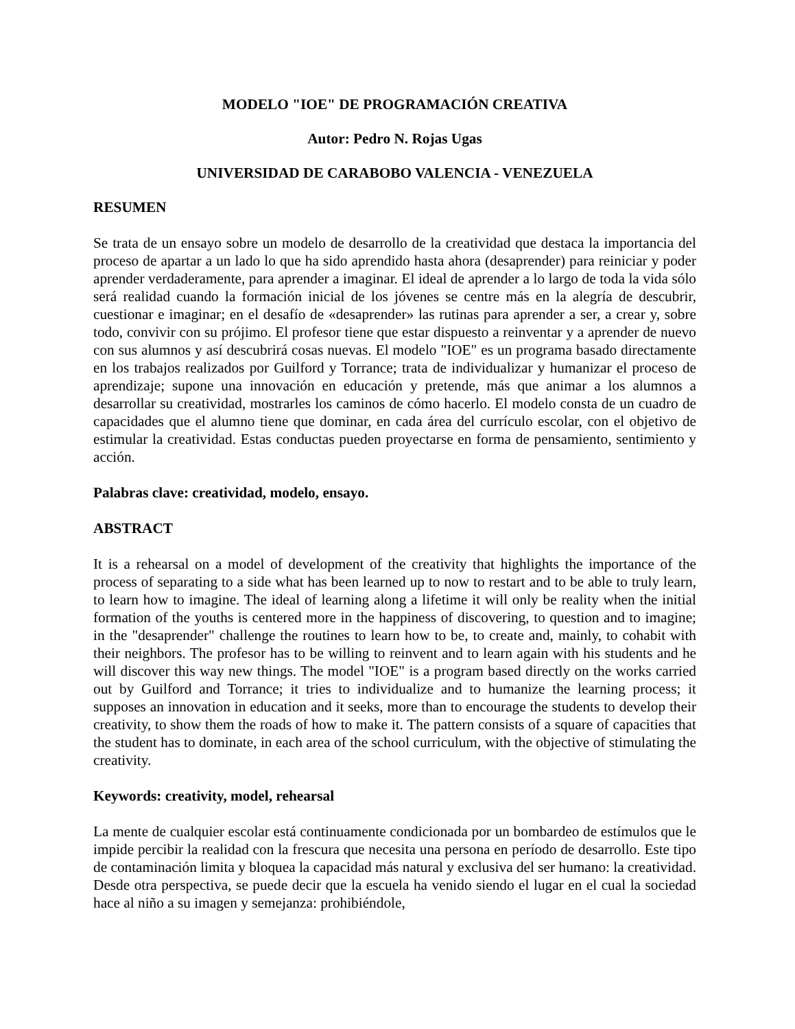MODELO "IOE" DE PROGRAMACIÓN CREATIVA
Autor: Pedro N. Rojas Ugas
UNIVERSIDAD DE CARABOBO VALENCIA - VENEZUELA
RESUMEN
Se trata de un ensayo sobre un modelo de desarrollo de la creatividad que destaca la importancia del proceso de apartar a un lado lo que ha sido aprendido hasta ahora (desaprender) para reiniciar y poder aprender verdaderamente, para aprender a imaginar. El ideal de aprender a lo largo de toda la vida sólo será realidad cuando la formación inicial de los jóvenes se centre más en la alegría de descubrir, cuestionar e imaginar; en el desafío de «desaprender» las rutinas para aprender a ser, a crear y, sobre todo, convivir con su prójimo. El profesor tiene que estar dispuesto a reinventar y a aprender de nuevo con sus alumnos y así descubrirá cosas nuevas. El modelo "IOE" es un programa basado directamente en los trabajos realizados por Guilford y Torrance; trata de individualizar y humanizar el proceso de aprendizaje; supone una innovación en educación y pretende, más que animar a los alumnos a desarrollar su creatividad, mostrarles los caminos de cómo hacerlo. El modelo consta de un cuadro de capacidades que el alumno tiene que dominar, en cada área del currículo escolar, con el objetivo de estimular la creatividad. Estas conductas pueden proyectarse en forma de pensamiento, sentimiento y acción.
Palabras clave: creatividad, modelo, ensayo.
ABSTRACT
It is a rehearsal on a model of development of the creativity that highlights the importance of the process of separating to a side what has been learned up to now to restart and to be able to truly learn, to learn how to imagine. The ideal of learning along a lifetime it will only be reality when the initial formation of the youths is centered more in the happiness of discovering, to question and to imagine; in the "desaprender" challenge the routines to learn how to be, to create and, mainly, to cohabit with their neighbors. The profesor has to be willing to reinvent and to learn again with his students and he will discover this way new things. The model "IOE" is a program based directly on the works carried out by Guilford and Torrance; it tries to individualize and to humanize the learning process; it supposes an innovation in education and it seeks, more than to encourage the students to develop their creativity, to show them the roads of how to make it. The pattern consists of a square of capacities that the student has to dominate, in each area of the school curriculum, with the objective of stimulating the creativity.
Keywords: creativity, model, rehearsal
La mente de cualquier escolar está continuamente condicionada por un bombardeo de estímulos que le impide percibir la realidad con la frescura que necesita una persona en período de desarrollo. Este tipo de contaminación limita y bloquea la capacidad más natural y exclusiva del ser humano: la creatividad. Desde otra perspectiva, se puede decir que la escuela ha venido siendo el lugar en el cual la sociedad hace al niño a su imagen y semejanza: prohibiéndole,